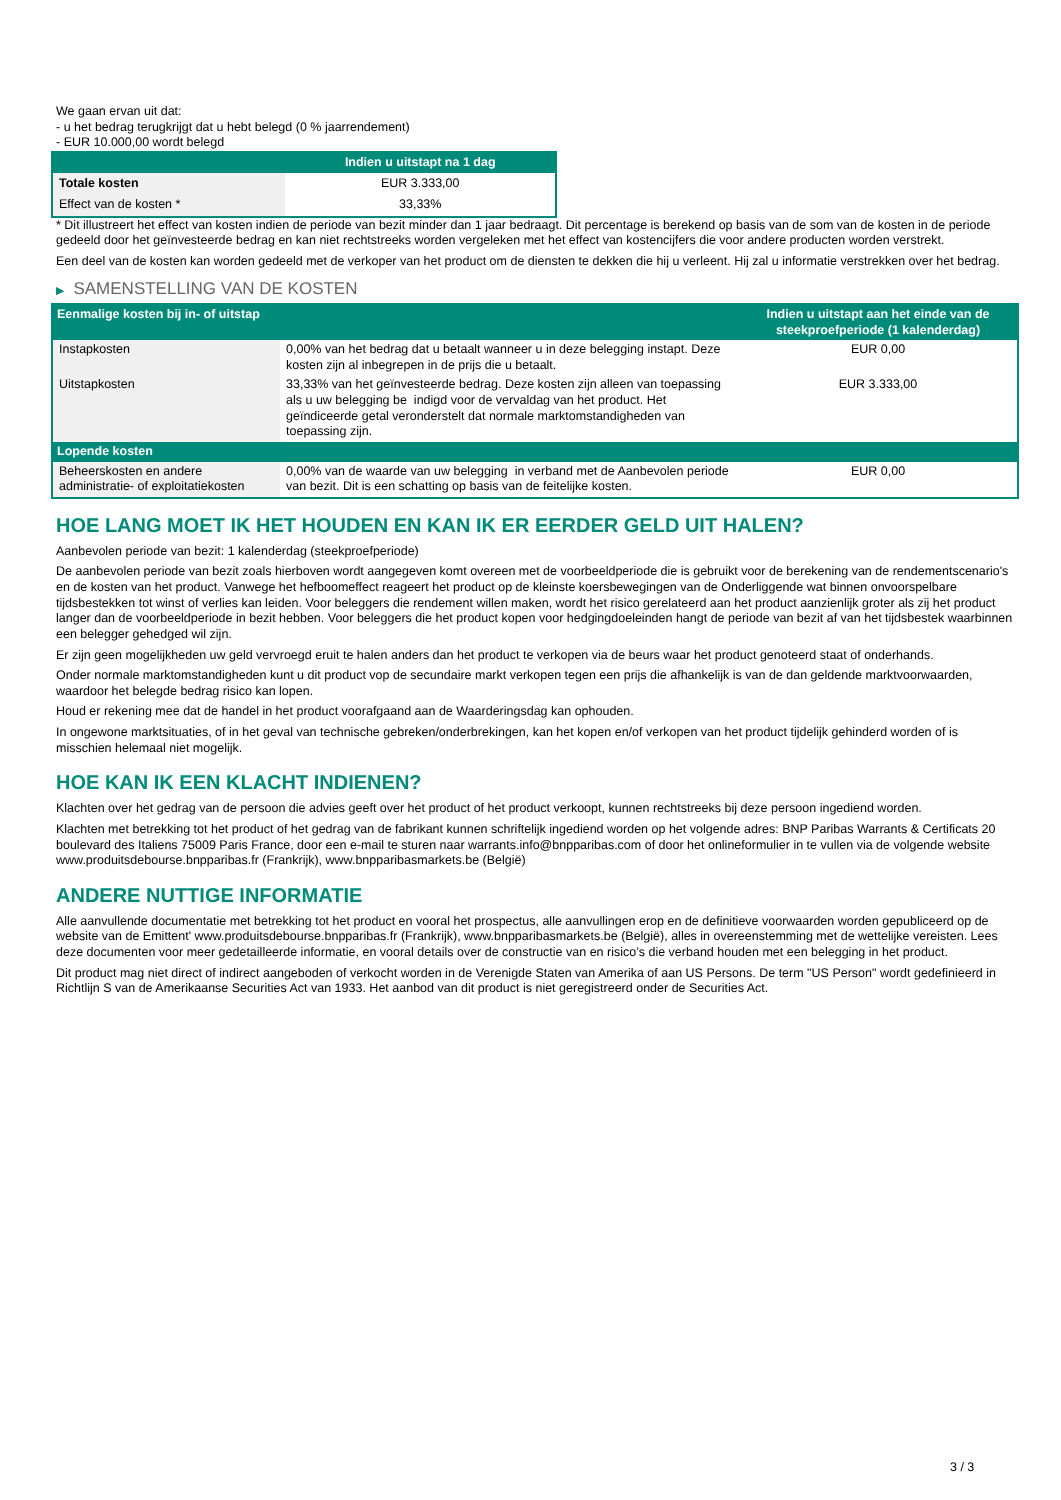We gaan ervan uit dat:
- u het bedrag terugkrijgt dat u hebt belegd (0 % jaarrendement)
- EUR 10.000,00 wordt belegd
| | Indien u uitstapt na 1 dag |
| --- | --- |
| Totale kosten | EUR 3.333,00 |
| Effect van de kosten * | 33,33% |
* Dit illustreert het effect van kosten indien de periode van bezit minder dan 1 jaar bedraagt. Dit percentage is berekend op basis van de som van de kosten in de periode gedeeld door het geïnvesteerde bedrag en kan niet rechtstreeks worden vergeleken met het effect van kostencijfers die voor andere producten worden verstrekt.
Een deel van de kosten kan worden gedeeld met de verkoper van het product om de diensten te dekken die hij u verleent. Hij zal u informatie verstrekken over het bedrag.
▶ SAMENSTELLING VAN DE KOSTEN
| Eenmalige kosten bij in- of uitstap | | Indien u uitstapt aan het einde van de steekproefperiode (1 kalenderdag) |
| --- | --- | --- |
| Instapkosten | 0,00% van het bedrag dat u betaalt wanneer u in deze belegging instapt. Deze kosten zijn al inbegrepen in de prijs die u betaalt. | EUR 0,00 |
| Uitstapkosten | 33,33% van het geïnvesteerde bedrag. Deze kosten zijn alleen van toepassing als u uw belegging be indigd voor de vervaldag van het product. Het geïndiceerde getal veronderstelt dat normale marktomstandigheden van toepassing zijn. | EUR 3.333,00 |
| Lopende kosten | | |
| Beheerskosten en andere administratie- of exploitatiekosten | 0,00% van de waarde van uw belegging in verband met de Aanbevolen periode van bezit. Dit is een schatting op basis van de feitelijke kosten. | EUR 0,00 |
HOE LANG MOET IK HET HOUDEN EN KAN IK ER EERDER GELD UIT HALEN?
Aanbevolen periode van bezit: 1 kalenderdag (steekproefperiode)
De aanbevolen periode van bezit zoals hierboven wordt aangegeven komt overeen met de voorbeeldperiode die is gebruikt voor de berekening van de rendementscenario's en de kosten van het product. Vanwege het hefboomeffect reageert het product op de kleinste koersbewegingen van de Onderliggende wat binnen onvoorspelbare tijdsbestekken tot winst of verlies kan leiden. Voor beleggers die rendement willen maken, wordt het risico gerelateerd aan het product aanzienlijk groter als zij het product langer dan de voorbeeldperiode in bezit hebben. Voor beleggers die het product kopen voor hedgingdoeleinden hangt de periode van bezit af van het tijdsbestek waarbinnen een belegger gehedged wil zijn.
Er zijn geen mogelijkheden uw geld vervroegd eruit te halen anders dan het product te verkopen via de beurs waar het product genoteerd staat of onderhands.
Onder normale marktomstandigheden kunt u dit product vop de secundaire markt verkopen tegen een prijs die afhankelijk is van de dan geldende marktvoorwaarden, waardoor het belegde bedrag risico kan lopen.
Houd er rekening mee dat de handel in het product voorafgaand aan de Waarderingsdag kan ophouden.
In ongewone marktsituaties, of in het geval van technische gebreken/onderbrekingen, kan het kopen en/of verkopen van het product tijdelijk gehinderd worden of is misschien helemaal niet mogelijk.
HOE KAN IK EEN KLACHT INDIENEN?
Klachten over het gedrag van de persoon die advies geeft over het product of het product verkoopt, kunnen rechtstreeks bij deze persoon ingediend worden.
Klachten met betrekking tot het product of het gedrag van de fabrikant kunnen schriftelijk ingediend worden op het volgende adres: BNP Paribas Warrants & Certificats 20 boulevard des Italiens 75009 Paris France, door een e-mail te sturen naar warrants.info@bnpparibas.com of door het onlineformulier in te vullen via de volgende website www.produitsdebourse.bnpparibas.fr (Frankrijk), www.bnpparibasmarkets.be (België)
ANDERE NUTTIGE INFORMATIE
Alle aanvullende documentatie met betrekking tot het product en vooral het prospectus, alle aanvullingen erop en de definitieve voorwaarden worden gepubliceerd op de website van de Emittent' www.produitsdebourse.bnpparibas.fr (Frankrijk), www.bnpparibasmarkets.be (België), alles in overeenstemming met de wettelijke vereisten. Lees deze documenten voor meer gedetailleerde informatie, en vooral details over de constructie van en risico’s die verband houden met een belegging in het product.
Dit product mag niet direct of indirect aangeboden of verkocht worden in de Verenigde Staten van Amerika of aan US Persons. De term "US Person" wordt gedefinieerd in Richtlijn S van de Amerikaanse Securities Act van 1933. Het aanbod van dit product is niet geregistreerd onder de Securities Act.
3 / 3